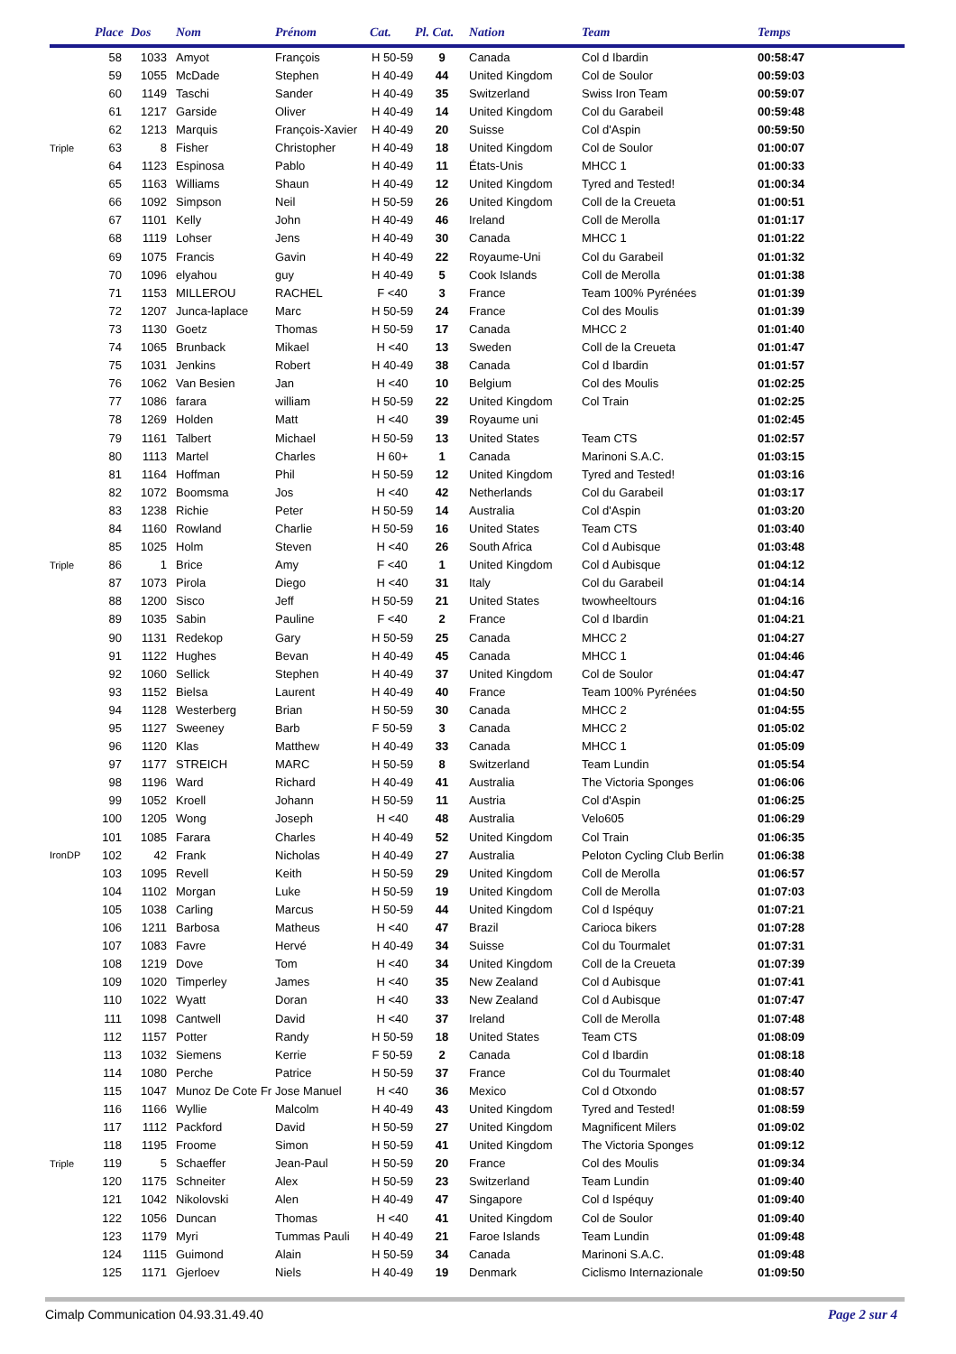| | Place | Dos | Nom | Prénom | Cat. | Pl. Cat. | Nation | Team | Temps |
| --- | --- | --- | --- | --- | --- | --- | --- | --- | --- |
| | 58 | 1033 | Amyot | François | H 50-59 | 9 | Canada | Col d Ibardin | 00:58:47 |
| | 59 | 1055 | McDade | Stephen | H 40-49 | 44 | United Kingdom | Col de Soulor | 00:59:03 |
| | 60 | 1149 | Taschi | Sander | H 40-49 | 35 | Switzerland | Swiss Iron Team | 00:59:07 |
| | 61 | 1217 | Garside | Oliver | H 40-49 | 14 | United Kingdom | Col du Garabeil | 00:59:48 |
| | 62 | 1213 | Marquis | François-Xavier | H 40-49 | 20 | Suisse | Col d'Aspin | 00:59:50 |
| Triple | 63 | 8 | Fisher | Christopher | H 40-49 | 18 | United Kingdom | Col de Soulor | 01:00:07 |
| | 64 | 1123 | Espinosa | Pablo | H 40-49 | 11 | États-Unis | MHCC 1 | 01:00:33 |
| | 65 | 1163 | Williams | Shaun | H 40-49 | 12 | United Kingdom | Tyred and Tested! | 01:00:34 |
| | 66 | 1092 | Simpson | Neil | H 50-59 | 26 | United Kingdom | Coll de la Creueta | 01:00:51 |
| | 67 | 1101 | Kelly | John | H 40-49 | 46 | Ireland | Coll de Merolla | 01:01:17 |
| | 68 | 1119 | Lohser | Jens | H 40-49 | 30 | Canada | MHCC 1 | 01:01:22 |
| | 69 | 1075 | Francis | Gavin | H 40-49 | 22 | Royaume-Uni | Col du Garabeil | 01:01:32 |
| | 70 | 1096 | elyahou | guy | H 40-49 | 5 | Cook Islands | Coll de Merolla | 01:01:38 |
| | 71 | 1153 | MILLEROU | RACHEL | F <40 | 3 | France | Team 100% Pyrénées | 01:01:39 |
| | 72 | 1207 | Junca-laplace | Marc | H 50-59 | 24 | France | Col des Moulis | 01:01:39 |
| | 73 | 1130 | Goetz | Thomas | H 50-59 | 17 | Canada | MHCC 2 | 01:01:40 |
| | 74 | 1065 | Brunback | Mikael | H <40 | 13 | Sweden | Coll de la Creueta | 01:01:47 |
| | 75 | 1031 | Jenkins | Robert | H 40-49 | 38 | Canada | Col d Ibardin | 01:01:57 |
| | 76 | 1062 | Van Besien | Jan | H <40 | 10 | Belgium | Col des Moulis | 01:02:25 |
| | 77 | 1086 | farara | william | H 50-59 | 22 | United Kingdom | Col Train | 01:02:25 |
| | 78 | 1269 | Holden | Matt | H <40 | 39 | Royaume uni | | 01:02:45 |
| | 79 | 1161 | Talbert | Michael | H 50-59 | 13 | United States | Team CTS | 01:02:57 |
| | 80 | 1113 | Martel | Charles | H 60+ | 1 | Canada | Marinoni S.A.C. | 01:03:15 |
| | 81 | 1164 | Hoffman | Phil | H 50-59 | 12 | United Kingdom | Tyred and Tested! | 01:03:16 |
| | 82 | 1072 | Boomsma | Jos | H <40 | 42 | Netherlands | Col du Garabeil | 01:03:17 |
| | 83 | 1238 | Richie | Peter | H 50-59 | 14 | Australia | Col d'Aspin | 01:03:20 |
| | 84 | 1160 | Rowland | Charlie | H 50-59 | 16 | United States | Team CTS | 01:03:40 |
| | 85 | 1025 | Holm | Steven | H <40 | 26 | South Africa | Col d Aubisque | 01:03:48 |
| Triple | 86 | 1 | Brice | Amy | F <40 | 1 | United Kingdom | Col d Aubisque | 01:04:12 |
| | 87 | 1073 | Pirola | Diego | H <40 | 31 | Italy | Col du Garabeil | 01:04:14 |
| | 88 | 1200 | Sisco | Jeff | H 50-59 | 21 | United States | twowheeltours | 01:04:16 |
| | 89 | 1035 | Sabin | Pauline | F <40 | 2 | France | Col d Ibardin | 01:04:21 |
| | 90 | 1131 | Redekop | Gary | H 50-59 | 25 | Canada | MHCC 2 | 01:04:27 |
| | 91 | 1122 | Hughes | Bevan | H 40-49 | 45 | Canada | MHCC 1 | 01:04:46 |
| | 92 | 1060 | Sellick | Stephen | H 40-49 | 37 | United Kingdom | Col de Soulor | 01:04:47 |
| | 93 | 1152 | Bielsa | Laurent | H 40-49 | 40 | France | Team 100% Pyrénées | 01:04:50 |
| | 94 | 1128 | Westerberg | Brian | H 50-59 | 30 | Canada | MHCC 2 | 01:04:55 |
| | 95 | 1127 | Sweeney | Barb | F 50-59 | 3 | Canada | MHCC 2 | 01:05:02 |
| | 96 | 1120 | Klas | Matthew | H 40-49 | 33 | Canada | MHCC 1 | 01:05:09 |
| | 97 | 1177 | STREICH | MARC | H 50-59 | 8 | Switzerland | Team Lundin | 01:05:54 |
| | 98 | 1196 | Ward | Richard | H 40-49 | 41 | Australia | The Victoria Sponges | 01:06:06 |
| | 99 | 1052 | Kroell | Johann | H 50-59 | 11 | Austria | Col d'Aspin | 01:06:25 |
| | 100 | 1205 | Wong | Joseph | H <40 | 48 | Australia | Velo605 | 01:06:29 |
| | 101 | 1085 | Farara | Charles | H 40-49 | 52 | United Kingdom | Col Train | 01:06:35 |
| IronDP | 102 | 42 | Frank | Nicholas | H 40-49 | 27 | Australia | Peloton Cycling Club Berlin | 01:06:38 |
| | 103 | 1095 | Revell | Keith | H 50-59 | 29 | United Kingdom | Coll de Merolla | 01:06:57 |
| | 104 | 1102 | Morgan | Luke | H 50-59 | 19 | United Kingdom | Coll de Merolla | 01:07:03 |
| | 105 | 1038 | Carling | Marcus | H 50-59 | 44 | United Kingdom | Col d Ispéquy | 01:07:21 |
| | 106 | 1211 | Barbosa | Matheus | H <40 | 47 | Brazil | Carioca bikers | 01:07:28 |
| | 107 | 1083 | Favre | Hervé | H 40-49 | 34 | Suisse | Col du Tourmalet | 01:07:31 |
| | 108 | 1219 | Dove | Tom | H <40 | 34 | United Kingdom | Coll de la Creueta | 01:07:39 |
| | 109 | 1020 | Timperley | James | H <40 | 35 | New Zealand | Col d Aubisque | 01:07:41 |
| | 110 | 1022 | Wyatt | Doran | H <40 | 33 | New Zealand | Col d Aubisque | 01:07:47 |
| | 111 | 1098 | Cantwell | David | H <40 | 37 | Ireland | Coll de Merolla | 01:07:48 |
| | 112 | 1157 | Potter | Randy | H 50-59 | 18 | United States | Team CTS | 01:08:09 |
| | 113 | 1032 | Siemens | Kerrie | F 50-59 | 2 | Canada | Col d Ibardin | 01:08:18 |
| | 114 | 1080 | Perche | Patrice | H 50-59 | 37 | France | Col du Tourmalet | 01:08:40 |
| | 115 | 1047 | Munoz De Cote Fr | Jose Manuel | H <40 | 36 | Mexico | Col d Otxondo | 01:08:57 |
| | 116 | 1166 | Wyllie | Malcolm | H 40-49 | 43 | United Kingdom | Tyred and Tested! | 01:08:59 |
| | 117 | 1112 | Packford | David | H 50-59 | 27 | United Kingdom | Magnificent Milers | 01:09:02 |
| | 118 | 1195 | Froome | Simon | H 50-59 | 41 | United Kingdom | The Victoria Sponges | 01:09:12 |
| Triple | 119 | 5 | Schaeffer | Jean-Paul | H 50-59 | 20 | France | Col des Moulis | 01:09:34 |
| | 120 | 1175 | Schneiter | Alex | H 50-59 | 23 | Switzerland | Team Lundin | 01:09:40 |
| | 121 | 1042 | Nikolovski | Alen | H 40-49 | 47 | Singapore | Col d Ispéquy | 01:09:40 |
| | 122 | 1056 | Duncan | Thomas | H <40 | 41 | United Kingdom | Col de Soulor | 01:09:40 |
| | 123 | 1179 | Myri | Tummas Pauli | H 40-49 | 21 | Faroe Islands | Team Lundin | 01:09:48 |
| | 124 | 1115 | Guimond | Alain | H 50-59 | 34 | Canada | Marinoni S.A.C. | 01:09:48 |
| | 125 | 1171 | Gjerloev | Niels | H 40-49 | 19 | Denmark | Ciclismo Internazionale | 01:09:50 |
Cimalp Communication 04.93.31.49.40 Page 2 sur 4